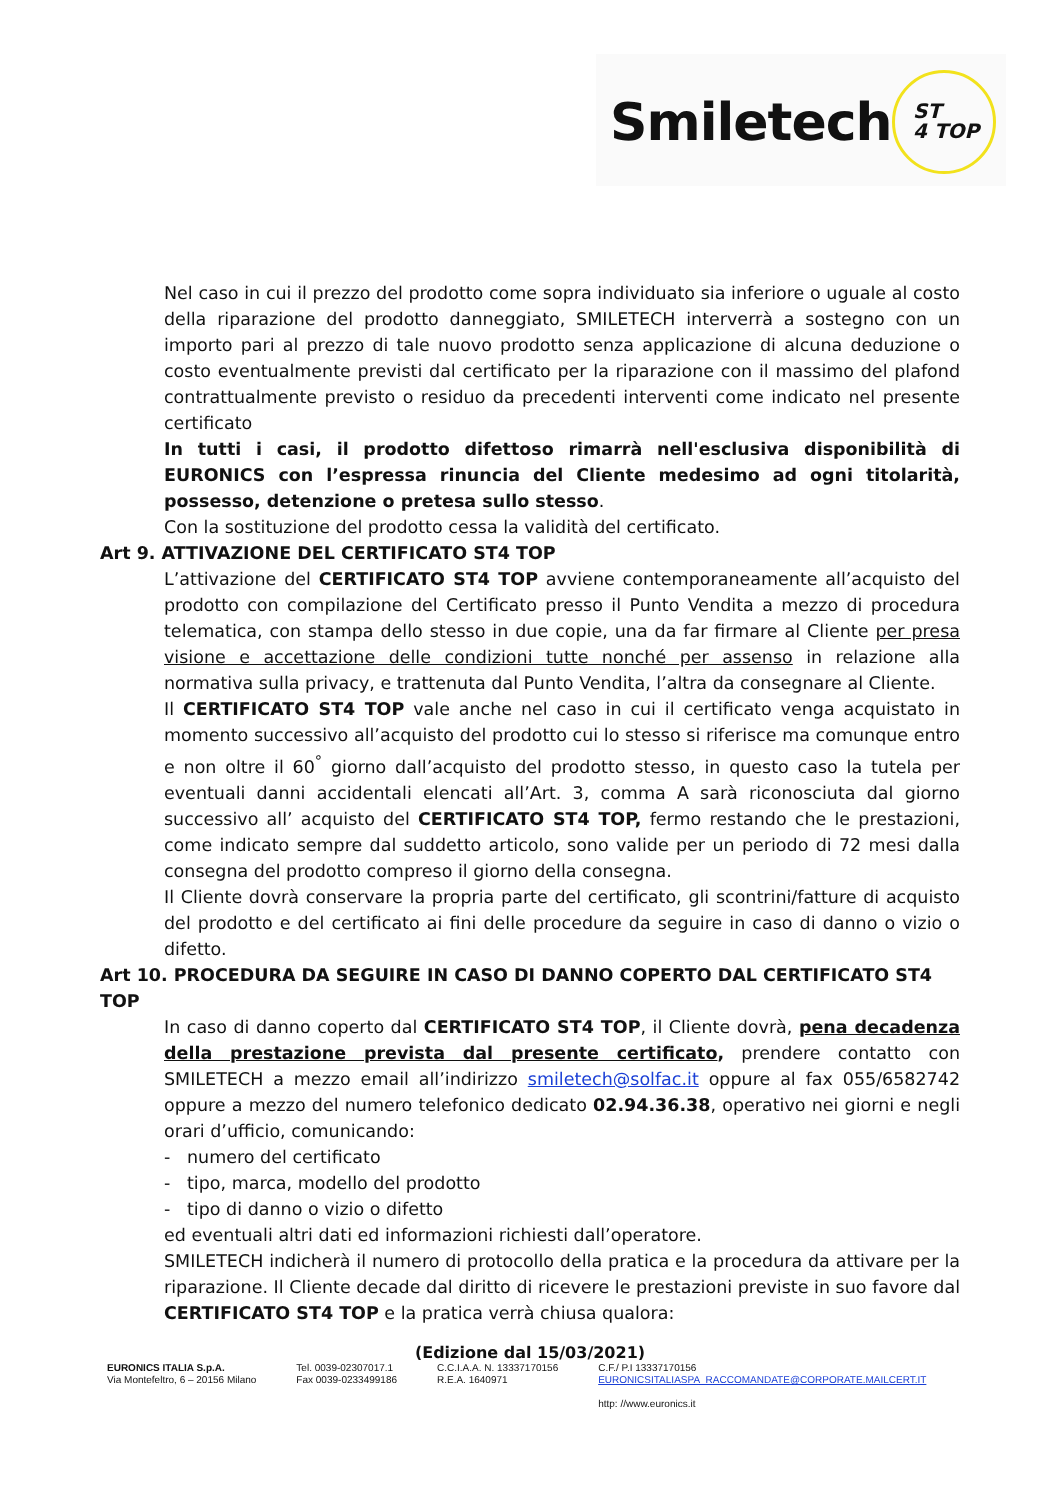Smiletech
ST
4 TOP
Nel caso in cui il prezzo del prodotto come sopra individuato sia inferiore o uguale al costo della riparazione del prodotto danneggiato, SMILETECH interverrà a sostegno con un importo pari al prezzo di tale nuovo prodotto senza applicazione di alcuna deduzione o costo eventualmente previsti dal certificato per la riparazione con il massimo del plafond contrattualmente previsto o residuo da precedenti interventi come indicato nel presente certificato
In tutti i casi, il prodotto difettoso rimarrà nell'esclusiva disponibilità di EURONICS con l’espressa rinuncia del Cliente medesimo ad ogni titolarità, possesso, detenzione o pretesa sullo stesso.
Con la sostituzione del prodotto cessa la validità del certificato.
Art 9. ATTIVAZIONE DEL CERTIFICATO ST4 TOP
L’attivazione del CERTIFICATO ST4 TOP avviene contemporaneamente all’acquisto del prodotto con compilazione del Certificato presso il Punto Vendita a mezzo di procedura telematica, con stampa dello stesso in due copie, una da far firmare al Cliente per presa visione e accettazione delle condizioni tutte nonché per assenso in relazione alla normativa sulla privacy, e trattenuta dal Punto Vendita, l’altra da consegnare al Cliente.
Il CERTIFICATO ST4 TOP vale anche nel caso in cui il certificato venga acquistato in momento successivo all’acquisto del prodotto cui lo stesso si riferisce ma comunque entro e non oltre il 60<sup>°</sup> giorno dall’acquisto del prodotto stesso, in questo caso la tutela per eventuali danni accidentali elencati all’Art. 3, comma A sarà riconosciuta dal giorno successivo all’ acquisto del CERTIFICATO ST4 TOP, fermo restando che le prestazioni, come indicato sempre dal suddetto articolo, sono valide per un periodo di 72 mesi dalla consegna del prodotto compreso il giorno della consegna.
Il Cliente dovrà conservare la propria parte del certificato, gli scontrini/fatture di acquisto del prodotto e del certificato ai fini delle procedure da seguire in caso di danno o vizio o difetto.
Art 10. PROCEDURA DA SEGUIRE IN CASO DI DANNO COPERTO DAL CERTIFICATO ST4 TOP
In caso di danno coperto dal CERTIFICATO ST4 TOP, il Cliente dovrà, pena decadenza della prestazione prevista dal presente certificato, prendere contatto con SMILETECH a mezzo email all’indirizzo smiletech@solfac.it oppure al fax 055/6582742 oppure a mezzo del numero telefonico dedicato 02.94.36.38, operativo nei giorni e negli orari d’ufficio, comunicando:
- numero del certificato
- tipo, marca, modello del prodotto
- tipo di danno o vizio o difetto
ed eventuali altri dati ed informazioni richiesti dall’operatore.
SMILETECH indicherà il numero di protocollo della pratica e la procedura da attivare per la riparazione. Il Cliente decade dal diritto di ricevere le prestazioni previste in suo favore dal CERTIFICATO ST4 TOP e la pratica verrà chiusa qualora:
(Edizione dal 15/03/2021)
EURONICS ITALIA S.p.A.
Via Montefeltro, 6 – 20156 Milano
Tel. 0039-02307017.1
Fax 0039-0233499186
C.C.I.A.A. N. 13337170156
R.E.A. 1640971
C.F./ P.I 13337170156
EURONICSITALIASPA_RACCOMANDATE@CORPORATE.MAILCERT.IT
http: //www.euronics.it